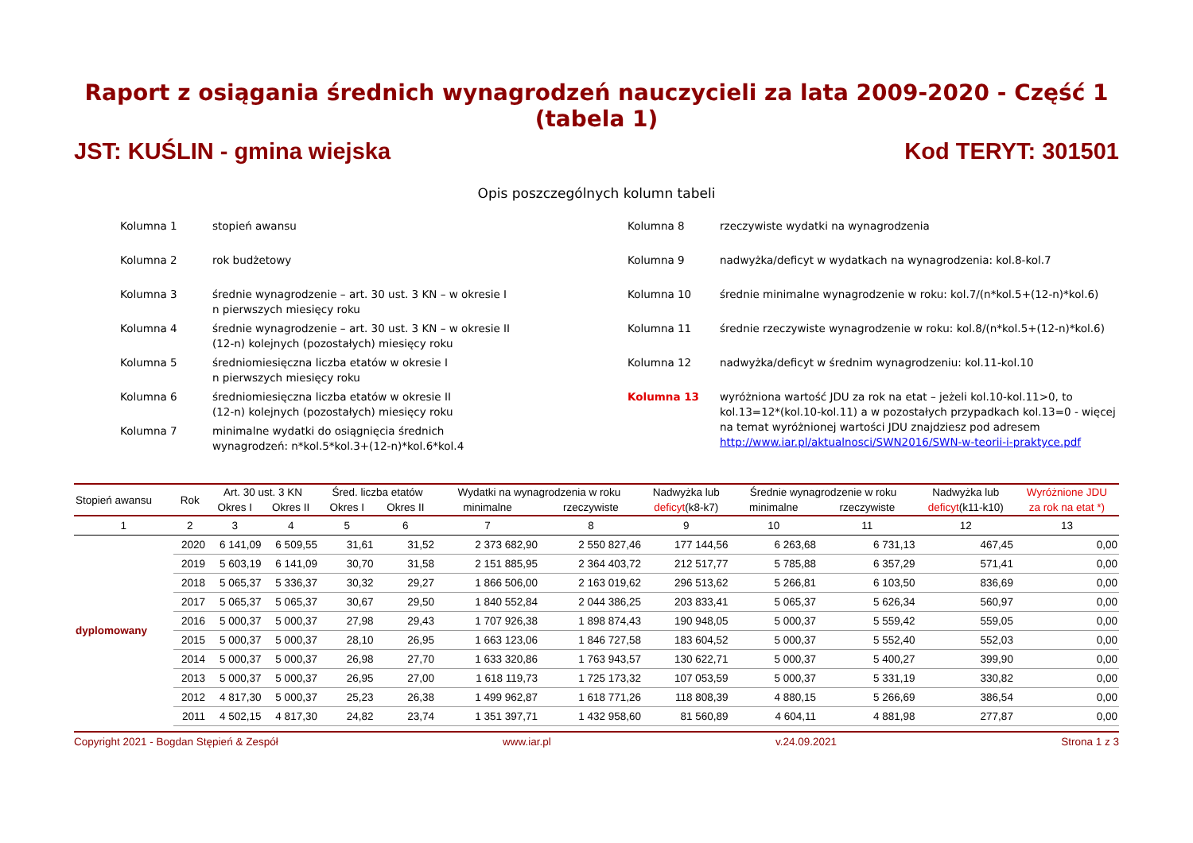Raport z osiągania średnich wynagrodzeń nauczycieli za lata 2009-2020 - Część 1 (tabela 1)
JST: KUŚLIN - gmina wiejska Kod TERYT: 301501
Opis poszczególnych kolumn tabeli
Kolumna 1 stopień awansu
Kolumna 2 rok budżetowy
Kolumna 3 średnie wynagrodzenie – art. 30 ust. 3 KN – w okresie I
n pierwszych miesięcy roku
Kolumna 4 średnie wynagrodzenie – art. 30 ust. 3 KN – w okresie II
(12-n) kolejnych (pozostałych) miesięcy roku
Kolumna 5 średniomiesięczna liczba etatów w okresie I
n pierwszych miesięcy roku
Kolumna 6 średniomiesięczna liczba etatów w okresie II
(12-n) kolejnych (pozostałych) miesięcy roku
Kolumna 7 minimalne wydatki do osiągnięcia średnich
wynagrodzeń: n*kol.5*kol.3+(12-n)*kol.6*kol.4
Kolumna 8 rzeczywiste wydatki na wynagrodzenia
Kolumna 9 nadwyżka/deficyt w wydatkach na wynagrodzenia: kol.8-kol.7
Kolumna 10 średnie minimalne wynagrodzenie w roku: kol.7/(n*kol.5+(12-n)*kol.6)
Kolumna 11 średnie rzeczywiste wynagrodzenie w roku: kol.8/(n*kol.5+(12-n)*kol.6)
Kolumna 12 nadwyżka/deficyt w średnim wynagrodzeniu: kol.11-kol.10
Kolumna 13 wyróżniona wartość JDU za rok na etat – jeżeli kol.10-kol.11>0, to kol.13=12*(kol.10-kol.11) a w pozostałych przypadkach kol.13=0 - więcej na temat wyróżnionej wartości JDU znajdziesz pod adresem http://www.iar.pl/aktualnosci/SWN2016/SWN-w-teorii-i-praktyce.pdf
| Stopień awansu | Rok | Art. 30 ust. 3 KN | | Śred. liczba etatów | | Wydatki na wynagrodzenia w roku | | Nadwyżka lub | Średnie wynagrodzenie w roku | | Nadwyżka lub | Wyróżnione JDU |
| --- | --- | --- | --- | --- | --- | --- | --- | --- | --- | --- | --- | --- |
| | | Okres I | Okres II | Okres I | Okres II | minimalne | rzeczywiste | deficyt (k8-k7) | minimalne | rzeczywiste | deficyt (k11-k10) | za rok na etat *) |
| 1 | 2 | 3 | 4 | 5 | 6 | 7 | 8 | 9 | 10 | 11 | 12 | 13 |
| dyplomowany | 2020 | 6 141,09 | 6 509,55 | 31,61 | 31,52 | 2 373 682,90 | 2 550 827,46 | 177 144,56 | 6 263,68 | 6 731,13 | 467,45 | 0,00 |
| | 2019 | 5 603,19 | 6 141,09 | 30,70 | 31,58 | 2 151 885,95 | 2 364 403,72 | 212 517,77 | 5 785,88 | 6 357,29 | 571,41 | 0,00 |
| | 2018 | 5 065,37 | 5 336,37 | 30,32 | 29,27 | 1 866 506,00 | 2 163 019,62 | 296 513,62 | 5 266,81 | 6 103,50 | 836,69 | 0,00 |
| | 2017 | 5 065,37 | 5 065,37 | 30,67 | 29,50 | 1 840 552,84 | 2 044 386,25 | 203 833,41 | 5 065,37 | 5 626,34 | 560,97 | 0,00 |
| | 2016 | 5 000,37 | 5 000,37 | 27,98 | 29,43 | 1 707 926,38 | 1 898 874,43 | 190 948,05 | 5 000,37 | 5 559,42 | 559,05 | 0,00 |
| | 2015 | 5 000,37 | 5 000,37 | 28,10 | 26,95 | 1 663 123,06 | 1 846 727,58 | 183 604,52 | 5 000,37 | 5 552,40 | 552,03 | 0,00 |
| | 2014 | 5 000,37 | 5 000,37 | 26,98 | 27,70 | 1 633 320,86 | 1 763 943,57 | 130 622,71 | 5 000,37 | 5 400,27 | 399,90 | 0,00 |
| | 2013 | 5 000,37 | 5 000,37 | 26,95 | 27,00 | 1 618 119,73 | 1 725 173,32 | 107 053,59 | 5 000,37 | 5 331,19 | 330,82 | 0,00 |
| | 2012 | 4 817,30 | 5 000,37 | 25,23 | 26,38 | 1 499 962,87 | 1 618 771,26 | 118 808,39 | 4 880,15 | 5 266,69 | 386,54 | 0,00 |
| | 2011 | 4 502,15 | 4 817,30 | 24,82 | 23,74 | 1 351 397,71 | 1 432 958,60 | 81 560,89 | 4 604,11 | 4 881,98 | 277,87 | 0,00 |
Copyright 2021 - Bogdan Stępień & Zespół www.iar.pl v.24.09.2021 Strona 1 z 3